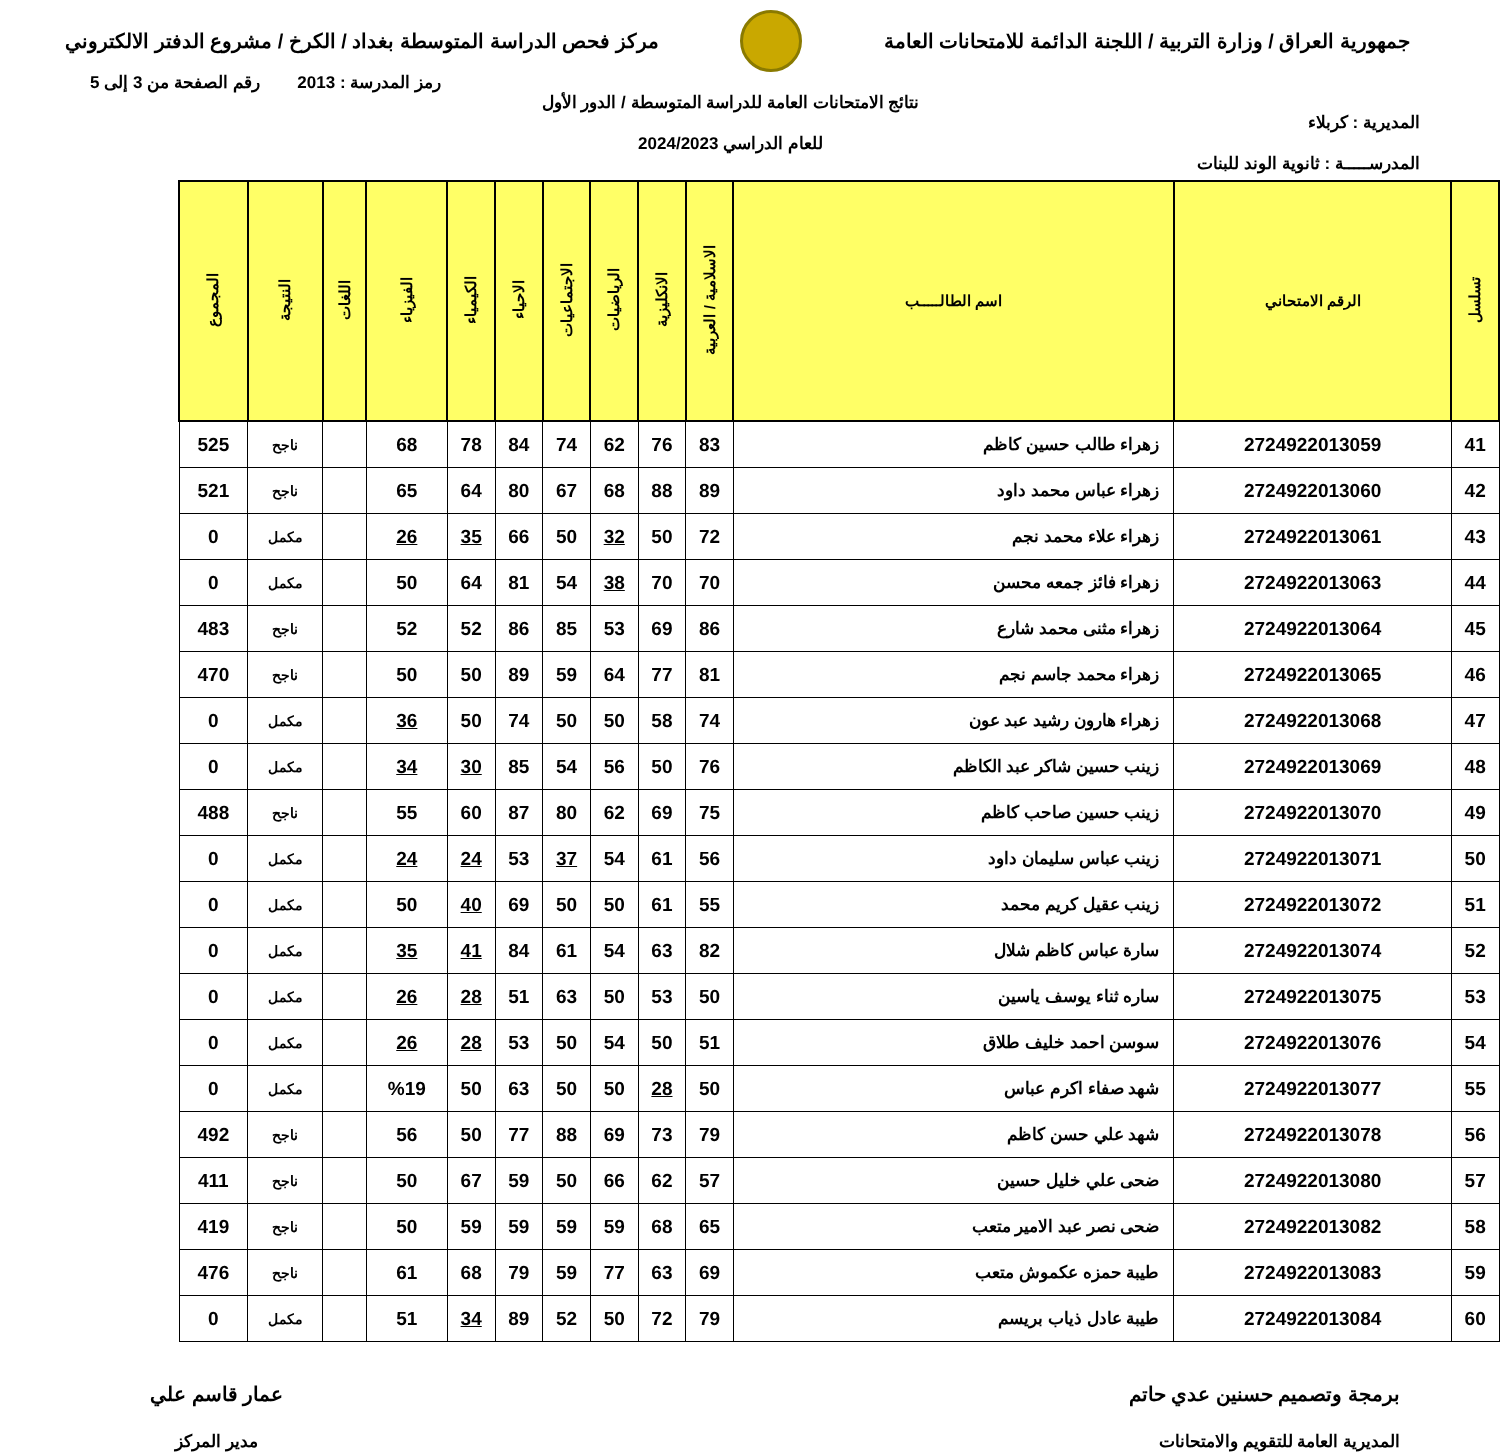جمهورية العراق / وزارة التربية / اللجنة الدائمة للامتحانات العامة
مركز فحص الدراسة المتوسطة بغداد / الكرخ / مشروع الدفتر الالكتروني
المديرية : كربلاء
المدرســـــة : ثانوية الوند للبنات
نتائج الامتحانات العامة للدراسة المتوسطة / الدور الأول
للعام الدراسي 2024/2023
رمز المدرسة : 2013 رقم الصفحة من 3 إلى 5
| تسلسل | الرقم الامتحاني | اسم الطالـــــب | الاسلامية / العربية | الانكليزية | الرياضيات | الاجتماعيات | الاحياء | الكيمياء | الفيزياء | اللغات | النتيجة | المجموع |
| --- | --- | --- | --- | --- | --- | --- | --- | --- | --- | --- | --- | --- |
| 41 | 2724922013059 | زهراء طالب حسين كاظم | 83 | 76 | 62 | 74 | 84 | 78 | 68 | | ناجح | 525 |
| 42 | 2724922013060 | زهراء عباس محمد داود | 89 | 88 | 68 | 67 | 80 | 64 | 65 | | ناجح | 521 |
| 43 | 2724922013061 | زهراء علاء محمد نجم | 72 | 50 | 32 | 50 | 66 | 35 | 26 | | مكمل | 0 |
| 44 | 2724922013063 | زهراء فائز جمعه محسن | 70 | 70 | 38 | 54 | 81 | 64 | 50 | | مكمل | 0 |
| 45 | 2724922013064 | زهراء مثنى محمد شارع | 86 | 69 | 53 | 85 | 86 | 52 | 52 | | ناجح | 483 |
| 46 | 2724922013065 | زهراء محمد جاسم نجم | 81 | 77 | 64 | 59 | 89 | 50 | 50 | | ناجح | 470 |
| 47 | 2724922013068 | زهراء هارون رشيد عبد عون | 74 | 58 | 50 | 50 | 74 | 50 | 36 | | مكمل | 0 |
| 48 | 2724922013069 | زينب حسين شاكر عبد الكاظم | 76 | 50 | 56 | 54 | 85 | 30 | 34 | | مكمل | 0 |
| 49 | 2724922013070 | زينب حسين صاحب كاظم | 75 | 69 | 62 | 80 | 87 | 60 | 55 | | ناجح | 488 |
| 50 | 2724922013071 | زينب عباس سليمان داود | 56 | 61 | 54 | 37 | 53 | 24 | 24 | | مكمل | 0 |
| 51 | 2724922013072 | زينب عقيل كريم محمد | 55 | 61 | 50 | 50 | 69 | 40 | 50 | | مكمل | 0 |
| 52 | 2724922013074 | سارة عباس كاظم شلال | 82 | 63 | 54 | 61 | 84 | 41 | 35 | | مكمل | 0 |
| 53 | 2724922013075 | ساره ثناء يوسف ياسين | 50 | 53 | 50 | 63 | 51 | 28 | 26 | | مكمل | 0 |
| 54 | 2724922013076 | سوسن احمد خليف طلاق | 51 | 50 | 54 | 50 | 53 | 28 | 26 | | مكمل | 0 |
| 55 | 2724922013077 | شهد صفاء اكرم عباس | 50 | 28 | 50 | 50 | 63 | 50 | %19 | | مكمل | 0 |
| 56 | 2724922013078 | شهد علي حسن كاظم | 79 | 73 | 69 | 88 | 77 | 50 | 56 | | ناجح | 492 |
| 57 | 2724922013080 | ضحى علي خليل حسين | 57 | 62 | 66 | 50 | 59 | 67 | 50 | | ناجح | 411 |
| 58 | 2724922013082 | ضحى نصر عبد الامير متعب | 65 | 68 | 59 | 59 | 59 | 59 | 50 | | ناجح | 419 |
| 59 | 2724922013083 | طيبة حمزه عكموش متعب | 69 | 63 | 77 | 59 | 79 | 68 | 61 | | ناجح | 476 |
| 60 | 2724922013084 | طيبة عادل ذياب بريسم | 79 | 72 | 50 | 52 | 89 | 34 | 51 | | مكمل | 0 |
برمجة وتصميم حسنين عدي حاتم
المديرية العامة للتقويم والامتحانات
عمار قاسم علي
مدير المركز